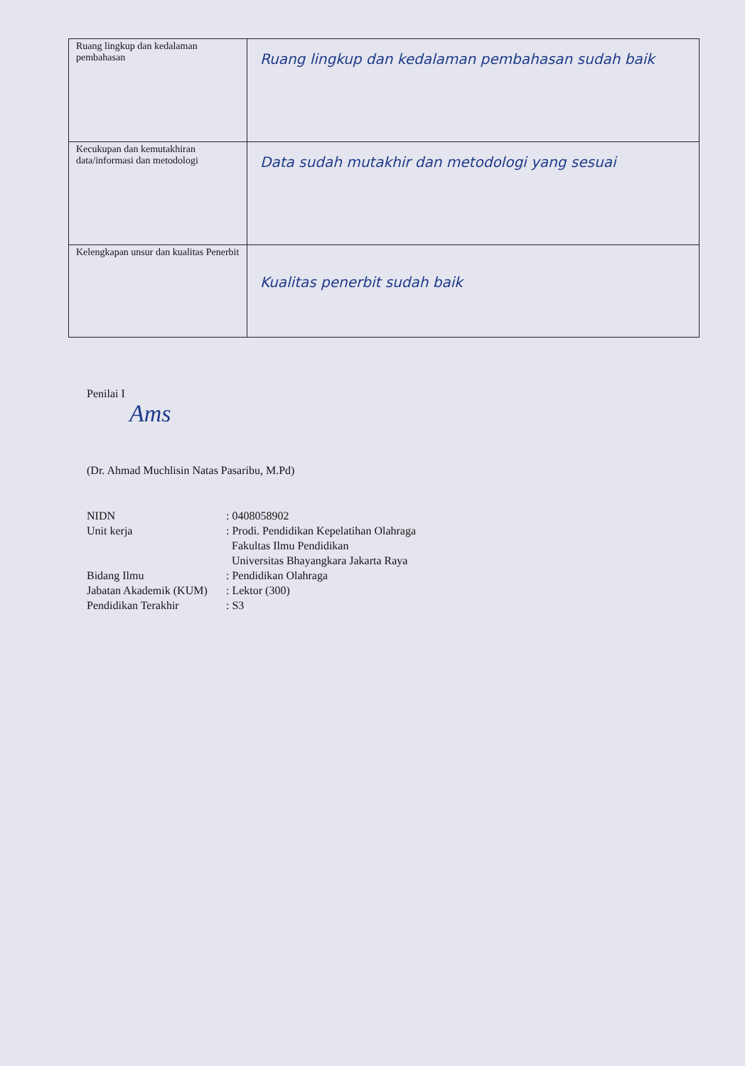| Ruang lingkup dan kedalaman pembahasan | Ruang lingkup dan kedalaman pembahasan sudah baik |
| Kecukupan dan kemutakhiran data/informasi dan metodologi | Data sudah mutakhir dan metodologi yang sesuai |
| Kelengkapan unsur dan kualitas Penerbit | Kualitas penerbit sudah baik |
Penilai I
Ams
(Dr. Ahmad Muchlisin Natas Pasaribu, M.Pd)
| NIDN | : 0408058902 |
| Unit kerja | : Prodi. Pendidikan Kepelatihan Olahraga Fakultas Ilmu Pendidikan Universitas Bhayangkara Jakarta Raya |
| Bidang Ilmu | : Pendidikan Olahraga |
| Jabatan Akademik (KUM) | : Lektor (300) |
| Pendidikan Terakhir | : S3 |